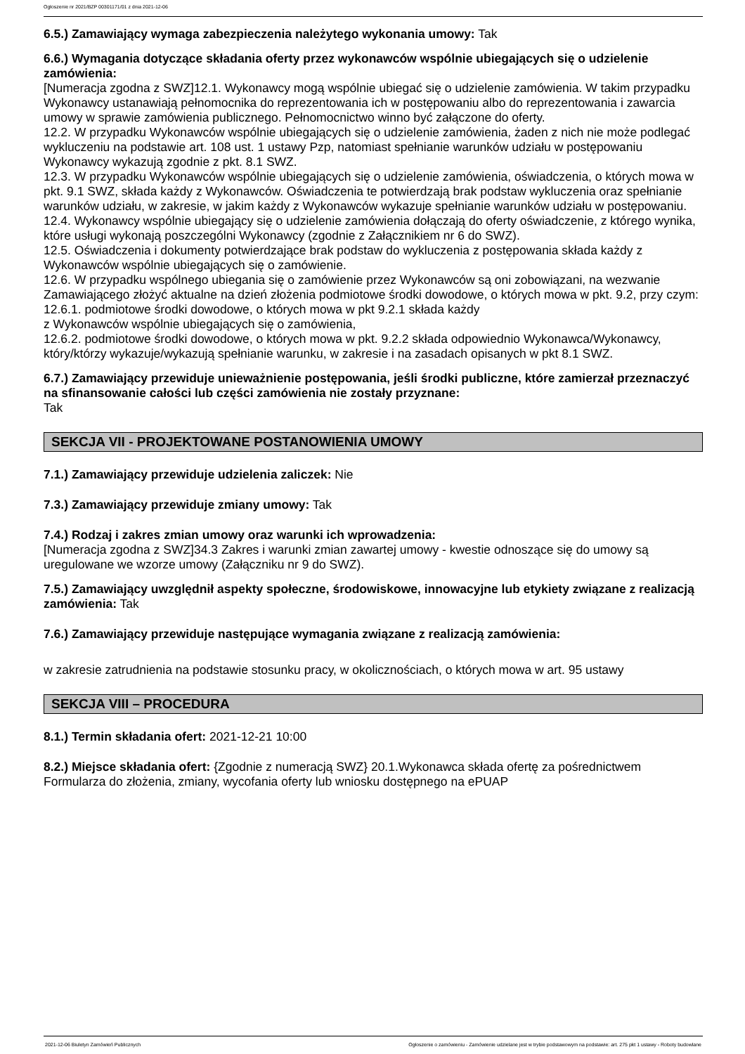Ogłoszenie nr 2021/BZP 00301171/01 z dnia 2021-12-06
6.5.) Zamawiający wymaga zabezpieczenia należytego wykonania umowy: Tak
6.6.) Wymagania dotyczące składania oferty przez wykonawców wspólnie ubiegających się o udzielenie zamówienia:
[Numeracja zgodna z SWZ]12.1. Wykonawcy mogą wspólnie ubiegać się o udzielenie zamówienia. W takim przypadku Wykonawcy ustanawiają pełnomocnika do reprezentowania ich w postępowaniu albo do reprezentowania i zawarcia umowy w sprawie zamówienia publicznego. Pełnomocnictwo winno być załączone do oferty.
12.2. W przypadku Wykonawców wspólnie ubiegających się o udzielenie zamówienia, żaden z nich nie może podlegać wykluczeniu na podstawie art. 108 ust. 1 ustawy Pzp, natomiast spełnianie warunków udziału w postępowaniu Wykonawcy wykazują zgodnie z pkt. 8.1 SWZ.
12.3. W przypadku Wykonawców wspólnie ubiegających się o udzielenie zamówienia, oświadczenia, o których mowa w pkt. 9.1 SWZ, składa każdy z Wykonawców. Oświadczenia te potwierdzają brak podstaw wykluczenia oraz spełnianie warunków udziału, w zakresie, w jakim każdy z Wykonawców wykazuje spełnianie warunków udziału w postępowaniu.
12.4. Wykonawcy wspólnie ubiegający się o udzielenie zamówienia dołączają do oferty oświadczenie, z którego wynika, które usługi wykonają poszczególni Wykonawcy (zgodnie z Załącznikiem nr 6 do SWZ).
12.5. Oświadczenia i dokumenty potwierdzające brak podstaw do wykluczenia z postępowania składa każdy z Wykonawców wspólnie ubiegających się o zamówienie.
12.6. W przypadku wspólnego ubiegania się o zamówienie przez Wykonawców są oni zobowiązani, na wezwanie Zamawiającego złożyć aktualne na dzień złożenia podmiotowe środki dowodowe, o których mowa w pkt. 9.2, przy czym:
12.6.1. podmiotowe środki dowodowe, o których mowa w pkt 9.2.1 składa każdy
z Wykonawców wspólnie ubiegających się o zamówienia,
12.6.2. podmiotowe środki dowodowe, o których mowa w pkt. 9.2.2 składa odpowiednio Wykonawca/Wykonawcy, który/którzy wykazuje/wykazują spełnianie warunku, w zakresie i na zasadach opisanych w pkt 8.1 SWZ.
6.7.) Zamawiający przewiduje unieważnienie postępowania, jeśli środki publiczne, które zamierzał przeznaczyć na sfinansowanie całości lub części zamówienia nie zostały przyznane:
Tak
SEKCJA VII - PROJEKTOWANE POSTANOWIENIA UMOWY
7.1.) Zamawiający przewiduje udzielenia zaliczek: Nie
7.3.) Zamawiający przewiduje zmiany umowy: Tak
7.4.) Rodzaj i zakres zmian umowy oraz warunki ich wprowadzenia:
[Numeracja zgodna z SWZ]34.3 Zakres i warunki zmian zawartej umowy - kwestie odnoszące się do umowy są uregulowane we wzorze umowy (Załączniku nr 9 do SWZ).
7.5.) Zamawiający uwzględnił aspekty społeczne, środowiskowe, innowacyjne lub etykiety związane z realizacją zamówienia: Tak
7.6.) Zamawiający przewiduje następujące wymagania związane z realizacją zamówienia:
w zakresie zatrudnienia na podstawie stosunku pracy, w okolicznościach, o których mowa w art. 95 ustawy
SEKCJA VIII – PROCEDURA
8.1.) Termin składania ofert: 2021-12-21 10:00
8.2.) Miejsce składania ofert: {Zgodnie z numeracją SWZ} 20.1.Wykonawca składa ofertę za pośrednictwem Formularza do złożenia, zmiany, wycofania oferty lub wniosku dostępnego na ePUAP
2021-12-06 Biuletyn Zamówień Publicznych Ogłoszenie o zamówieniu - Zamówienie udzielane jest w trybie podstawowym na podstawie: art. 275 pkt 1 ustawy - Roboty budowlane